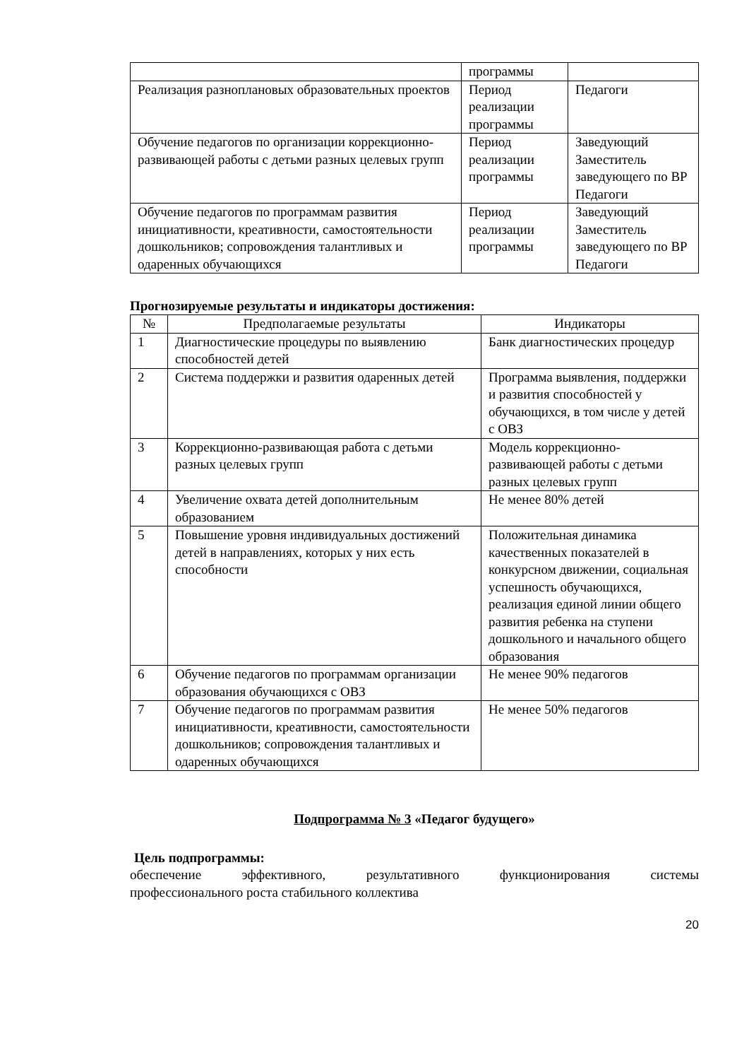| | программы | |
| Реализация разноплановых образовательных проектов | Период реализации программы | Педагоги |
| Обучение педагогов по организации коррекционно-развивающей работы с детьми разных целевых групп | Период реализации программы | Заведующий Заместитель заведующего по ВР Педагоги |
| Обучение педагогов по программам развития инициативности, креативности, самостоятельности дошкольников; сопровождения талантливых и одаренных обучающихся | Период реализации программы | Заведующий Заместитель заведующего по ВР Педагоги |
Прогнозируемые результаты и индикаторы достижения:
| № | Предполагаемые результаты | Индикаторы |
| --- | --- | --- |
| 1 | Диагностические процедуры по выявлению способностей детей | Банк диагностических процедур |
| 2 | Система поддержки и развития одаренных детей | Программа выявления, поддержки и развития способностей у обучающихся, в том числе у детей с ОВЗ |
| 3 | Коррекционно-развивающая работа с детьми разных целевых групп | Модель коррекционно-развивающей работы с детьми разных целевых групп |
| 4 | Увеличение охвата детей дополнительным образованием | Не менее 80% детей |
| 5 | Повышение уровня индивидуальных достижений детей в направлениях, которых у них есть способности | Положительная динамика качественных показателей в конкурсном движении, социальная успешность обучающихся, реализация единой линии общего развития ребенка на ступени дошкольного и начального общего образования |
| 6 | Обучение педагогов по программам организации образования обучающихся с ОВЗ | Не менее 90% педагогов |
| 7 | Обучение педагогов по программам развития инициативности, креативности, самостоятельности дошкольников; сопровождения талантливых и одаренных обучающихся | Не менее 50% педагогов |
Подпрограмма № 3 «Педагог будущего»
Цель подпрограммы:
обеспечение эффективного, результативного функционирования системы
профессионального роста стабильного коллектива
20